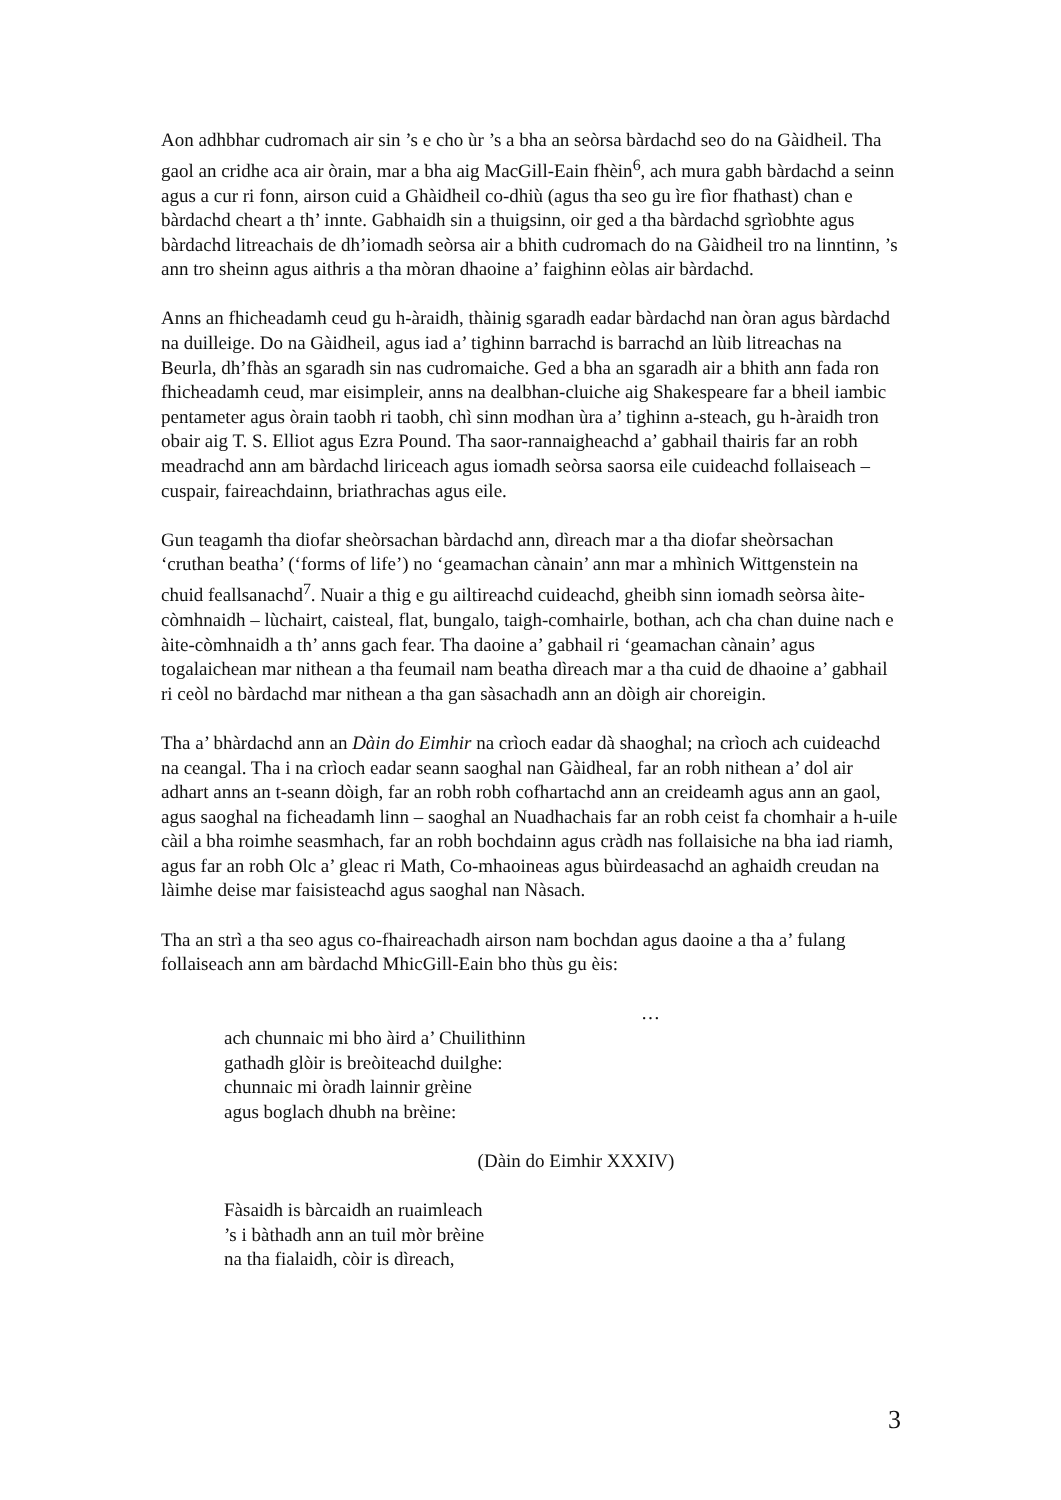Aon adhbhar cudromach air sin ’s e cho ùr ’s a bha an seòrsa bàrdachd seo do na Gàidheil. Tha gaol an cridhe aca air òrain, mar a bha aig MacGill-Eain fhèin<sup>6</sup>, ach mura gabh bàrdachd a seinn agus a cur ri fonn, airson cuid a Ghàidheil co-dhiù (agus tha seo gu ìre fìor fhathast) chan e bàrdachd cheart a th’ innte. Gabhaidh sin a thuigsinn, oir ged a tha bàrdachd sgrìobhte agus bàrdachd litreachais de dh’iomadh seòrsa air a bhith cudromach do na Gàidheil tro na linntinn, ’s ann tro sheinn agus aithris a tha mòran dhaoine a’ faighinn eòlas air bàrdachd.
Anns an fhicheadamh ceud gu h-àraidh, thàinig sgaradh eadar bàrdachd nan òran agus bàrdachd na duilleige. Do na Gàidheil, agus iad a’ tighinn barrachd is barrachd an lùib litreachas na Beurla, dh’fhàs an sgaradh sin nas cudromaiche. Ged a bha an sgaradh air a bhith ann fada ron fhicheadamh ceud, mar eisimpleir, anns na dealbhan-cluiche aig Shakespeare far a bheil iambic pentameter agus òrain taobh ri taobh, chì sinn modhan ùra a’ tighinn a-steach, gu h-àraidh tron obair aig T. S. Elliot agus Ezra Pound. Tha saor-rannaigheachd a’ gabhail thairis far an robh meadrachd ann am bàrdachd liriceach agus iomadh seòrsa saorsa eile cuideachd follaiseach – cuspair, faireachdainn, briathrachas agus eile.
Gun teagamh tha diofar sheòrsachan bàrdachd ann, dìreach mar a tha diofar sheòrsachan ‘cruthan beatha’ (‘forms of life’) no ‘geamachan cànain’ ann mar a mhìnich Wittgenstein na chuid feallsanachd<sup>7</sup>. Nuair a thig e gu ailtireachd cuideachd, gheibh sinn iomadh seòrsa àite-còmhnaidh – lùchairt, caisteal, flat, bungalo, taigh-comhairle, bothan, ach cha chan duine nach e àite-còmhnaidh a th’ anns gach fear. Tha daoine a’ gabhail ri ‘geamachan cànain’ agus togalaichean mar nithean a tha feumail nam beatha dìreach mar a tha cuid de dhaoine a’ gabhail ri ceòl no bàrdachd mar nithean a tha gan sàsachadh ann an dòigh air choreigin.
Tha a’ bhàrdachd ann an Dàin do Eimhir na crìoch eadar dà shaoghal; na crìoch ach cuideachd na ceangal. Tha i na crìoch eadar seann saoghal nan Gàidheal, far an robh nithean a’ dol air adhart anns an t-seann dòigh, far an robh robh cofhartachd ann an creideamh agus ann an gaol, agus saoghal na ficheadamh linn – saoghal an Nuadhachais far an robh ceist fa chomhair a h-uile càil a bha roimhe seasmhach, far an robh bochdainn agus cràdh nas follaisiche na bha iad riamh, agus far an robh Olc a’ gleac ri Math, Co-mhaoineas agus bùirdeasachd an aghaidh creudan na làimhe deise mar faisisteachd agus saoghal nan Nàsach.
Tha an strì a tha seo agus co-fhaireachadh airson nam bochdan agus daoine a tha a’ fulang follaiseach ann am bàrdachd MhicGill-Eain bho thùs gu èis:
…
ach chunnaic mi bho àird a’ Chuilithinn
gathadh glòir is breòiteachd duilghe:
chunnaic mi òradh lainnir grèine
agus boglach dhubh na brèine:
(Dàin do Eimhir XXXIV)
Fàsaidh is bàrcaidh an ruaimleach
’s i bàthadh ann an tuil mòr brèine
na tha fialaidh, còir is dìreach,
3